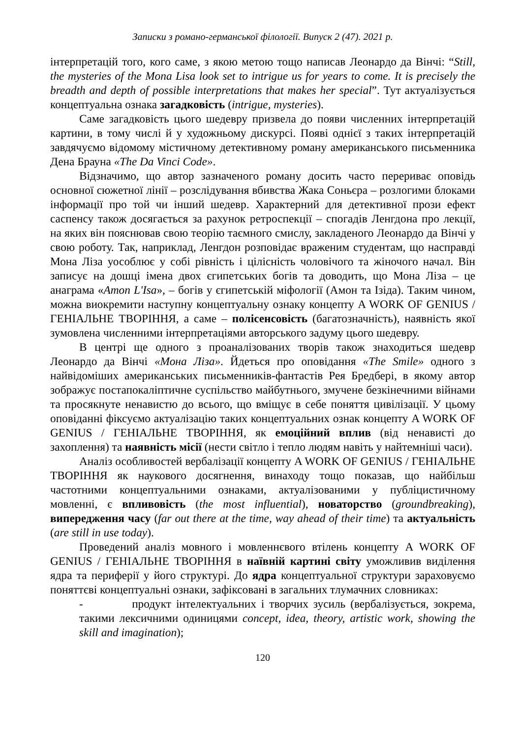Записки з романо-германської філології. Випуск 2 (47). 2021 р.
інтерпретацій того, кого саме, з якою метою тощо написав Леонардо да Вінчі: “Still, the mysteries of the Mona Lisa look set to intrigue us for years to come. It is precisely the breadth and depth of possible interpretations that makes her special”. Тут актуалізується концептуальна ознака загадковість (intrigue, mysteries).
Саме загадковість цього шедевру призвела до появи численних інтерпретацій картини, в тому числі й у художньому дискурсі. Появі однієї з таких інтерпретацій завдячуємо відомому містичному детективному роману американського письменника Дена Брауна «The Da Vinci Code».
Відзначимо, що автор зазначеного роману досить часто перериває оповідь основної сюжетної лінії – розслідування вбивства Жака Соньєра – розлогими блоками інформації про той чи інший шедевр. Характерний для детективної прози ефект саспенсу також досягається за рахунок ретроспекції – спогадів Ленгдона про лекції, на яких він пояснював свою теорію таємного смислу, закладеного Леонардо да Вінчі у свою роботу. Так, наприклад, Ленгдон розповідає враженим студентам, що насправді Мона Ліза уособлює у собі рівність і цілісність чоловічого та жіночого начал. Він записує на дошці імена двох єгипетських богів та доводить, що Мона Ліза – це анаграма «Amon L'Isa», – богів у єгипетській міфології (Амон та Ізіда). Таким чином, можна виокремити наступну концептуальну ознаку концепту A WORK OF GENIUS / ГЕНІАЛЬНЕ ТВОРІННЯ, а саме – полісенсовість (багатозначність), наявність якої зумовлена численними інтерпретаціями авторського задуму цього шедевру.
В центрі ще одного з проаналізованих творів також знаходиться шедевр Леонардо да Вінчі «Мона Ліза». Йдеться про оповідання «The Smile» одного з найвідоміших американських письменників-фантастів Рея Бредбері, в якому автор зображує постапокаліптичне суспільство майбутнього, змучене безкінечними війнами та просякнуте ненавистю до всього, що вміщує в себе поняття цивілізації. У цьому оповіданні фіксуємо актуалізацію таких концептуальних ознак концепту A WORK OF GENIUS / ГЕНІАЛЬНЕ ТВОРІННЯ, як емоційний вплив (від ненависті до захоплення) та наявність місії (нести світло і тепло людям навіть у найтемніші часи).
Аналіз особливостей вербалізації концепту A WORK OF GENIUS / ГЕНІАЛЬНЕ ТВОРІННЯ як наукового досягнення, винаходу тощо показав, що найбільш частотними концептуальними ознаками, актуалізованими у публіцистичному мовленні, є впливовість (the most influential), новаторство (groundbreaking), випередження часу (far out there at the time, way ahead of their time) та актуальність (are still in use today).
Проведений аналіз мовного і мовленнєвого втілень концепту A WORK OF GENIUS / ГЕНІАЛЬНЕ ТВОРІННЯ в наївній картині світу уможливив виділення ядра та периферії у його структурі. До ядра концептуальної структури зараховуємо поняттєві концептуальні ознаки, зафіксовані в загальних тлумачних словниках:
- продукт інтелектуальних і творчих зусиль (вербалізується, зокрема, такими лексичними одиницями concept, idea, theory, artistic work, showing the skill and imagination);
120